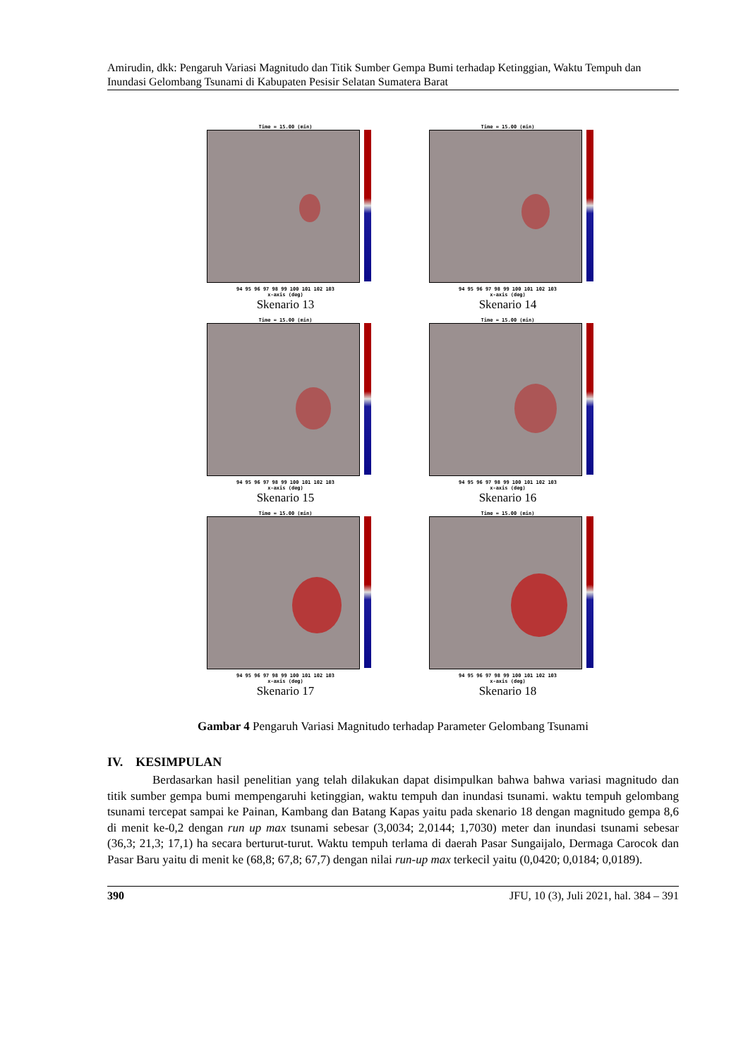Amirudin, dkk: Pengaruh Variasi Magnitudo dan Titik Sumber Gempa Bumi terhadap Ketinggian, Waktu Tempuh dan Inundasi Gelombang Tsunami di Kabupaten Pesisir Selatan Sumatera Barat
Time = 15.00 (min)
94 95 96 97 98 99 100 101 102 103
x-axis (deg)
Skenario 13
Time = 15.00 (min)
94 95 96 97 98 99 100 101 102 103
x-axis (deg)
Skenario 14
Time = 15.00 (min)
94 95 96 97 98 99 100 101 102 103
x-axis (deg)
Skenario 15
Time = 15.00 (min)
94 95 96 97 98 99 100 101 102 103
x-axis (deg)
Skenario 16
Time = 15.00 (min)
94 95 96 97 98 99 100 101 102 103
x-axis (deg)
Skenario 17
Time = 15.00 (min)
94 95 96 97 98 99 100 101 102 103
x-axis (deg)
Skenario 18
Gambar 4 Pengaruh Variasi Magnitudo terhadap Parameter Gelombang Tsunami
IV. KESIMPULAN
Berdasarkan hasil penelitian yang telah dilakukan dapat disimpulkan bahwa bahwa variasi magnitudo dan titik sumber gempa bumi mempengaruhi ketinggian, waktu tempuh dan inundasi tsunami. waktu tempuh gelombang tsunami tercepat sampai ke Painan, Kambang dan Batang Kapas yaitu pada skenario 18 dengan magnitudo gempa 8,6 di menit ke-0,2 dengan run up max tsunami sebesar (3,0034; 2,0144; 1,7030) meter dan inundasi tsunami sebesar (36,3; 21,3; 17,1) ha secara berturut-turut. Waktu tempuh terlama di daerah Pasar Sungaijalo, Dermaga Carocok dan Pasar Baru yaitu di menit ke (68,8; 67,8; 67,7) dengan nilai run-up max terkecil yaitu (0,0420; 0,0184; 0,0189).
390 JFU, 10 (3), Juli 2021, hal. 384 – 391